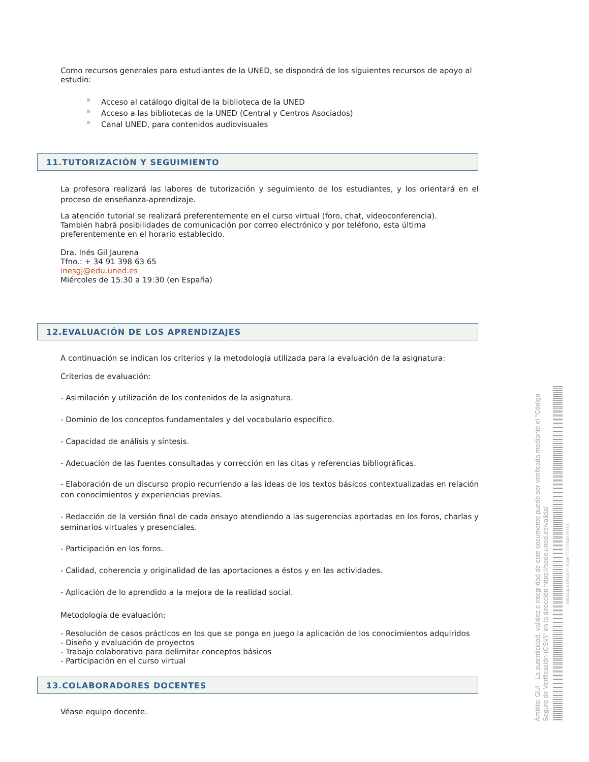Como recursos generales para estudiantes de la UNED, se dispondrá de los siguientes recursos de apoyo al estudio:
Acceso al catálogo digital de la biblioteca de la UNED
Acceso a las bibliotecas de la UNED (Central y Centros Asociados)
Canal UNED, para contenidos audiovisuales
11.TUTORIZACIÓN Y SEGUIMIENTO
La profesora realizará las labores de tutorización y seguimiento de los estudiantes, y los orientará en el proceso de enseñanza-aprendizaje.
La atención tutorial se realizará preferentemente en el curso virtual (foro, chat, videoconferencia).
También habrá posibilidades de comunicación por correo electrónico y por teléfono, esta última preferentemente en el horario establecido.
Dra. Inés Gil Jaurena
Tfno.: + 34 91 398 63 65
inesgj@edu.uned.es
Miércoles de 15:30 a 19:30 (en España)
12.EVALUACIÓN DE LOS APRENDIZAJES
A continuación se indican los criterios y la metodología utilizada para la evaluación de la asignatura:
Criterios de evaluación:
- Asimilación y utilización de los contenidos de la asignatura.
- Dominio de los conceptos fundamentales y del vocabulario específico.
- Capacidad de análisis y síntesis.
- Adecuación de las fuentes consultadas y corrección en las citas y referencias bibliográficas.
- Elaboración de un discurso propio recurriendo a las ideas de los textos básicos contextualizadas en relación con conocimientos y experiencias previas.
- Redacción de la versión final de cada ensayo atendiendo a las sugerencias aportadas en los foros, charlas y seminarios virtuales y presenciales.
- Participación en los foros.
- Calidad, coherencia y originalidad de las aportaciones a éstos y en las actividades.
- Aplicación de lo aprendido a la mejora de la realidad social.
Metodología de evaluación:
- Resolución de casos prácticos en los que se ponga en juego la aplicación de los conocimientos adquiridos
- Diseño y evaluación de proyectos
- Trabajo colaborativo para delimitar conceptos básicos
- Participación en el curso virtual
13.COLABORADORES DOCENTES
Véase equipo docente.
Ámbito: GUI - La autenticidad, validez e integridad de este documento puede ser verificada mediante el "Código Seguro de Verificación (CSV)" en la dirección https://sede.uned.es/valida/
80BA40AA7B64927 2CDF0CDC954D1E350